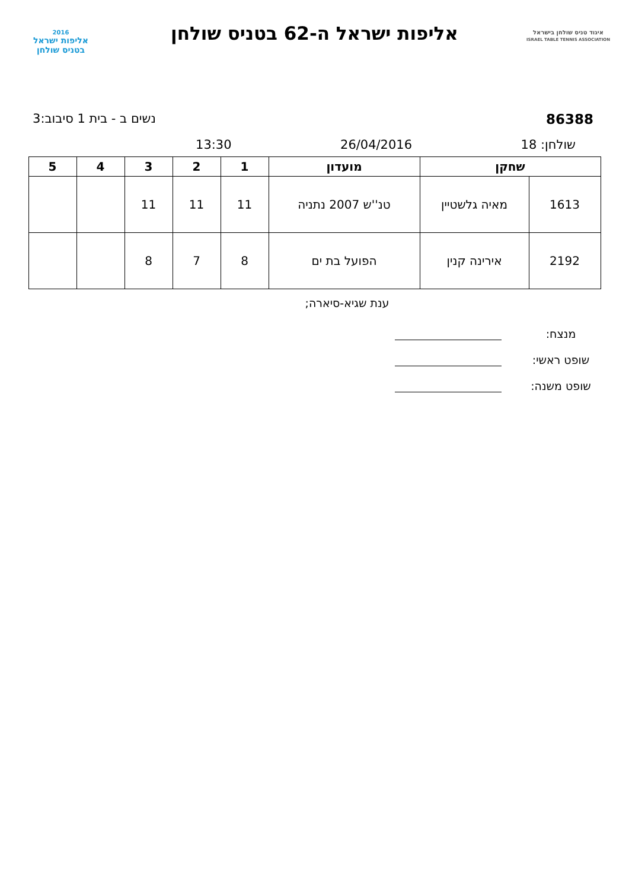איגוד טניס שולחן בישראל
ISRAEL TABLE TENNIS ASSOCIATION
אליפות ישראל ה-62 בטניס שולחן
2016
אליפות ישראל
בטניס שולחן
86388 נשים ב - בית 1 סיבוב:3
שולחן: 18 26/04/2016 13:30
| שחקן | | מועדון | 1 | 2 | 3 | 4 | 5 |
| --- | --- | --- | --- | --- | --- | --- | --- |
| 1613 | מאיה גלשטיין | טנ''ש 2007 נתניה | 11 | 11 | 11 | | |
| 2192 | אירינה קנין | הפועל בת ים | 8 | 7 | 8 | | |
ענת שגיא-סיארה;
מנצח:
שופט ראשי:
שופט משנה: